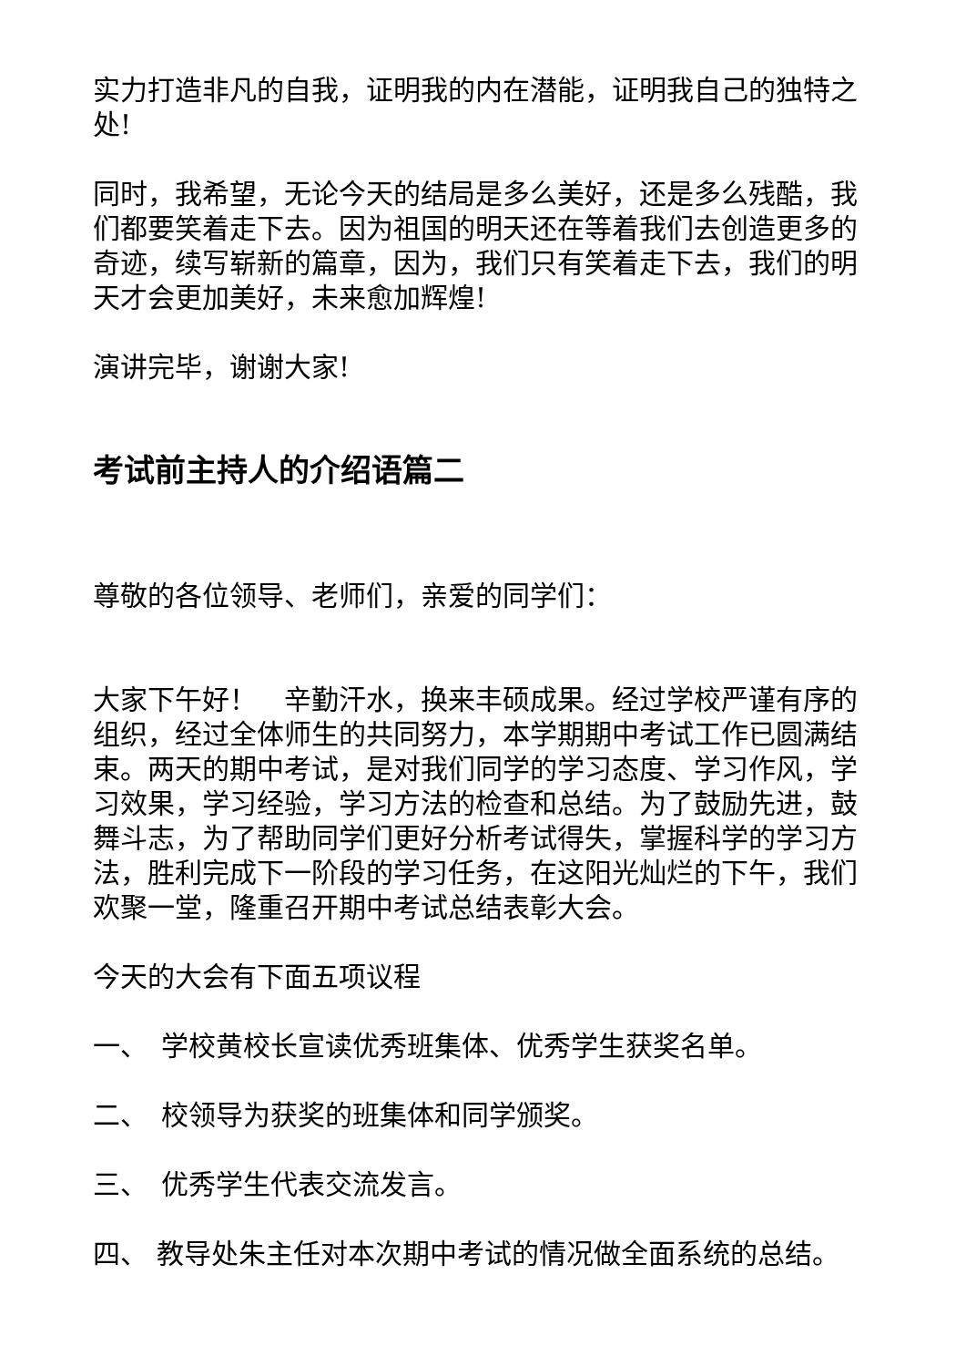实力打造非凡的自我，证明我的内在潜能，证明我自己的独特之处!
同时，我希望，无论今天的结局是多么美好，还是多么残酷，我们都要笑着走下去。因为祖国的明天还在等着我们去创造更多的奇迹，续写崭新的篇章，因为，我们只有笑着走下去，我们的明天才会更加美好，未来愈加辉煌!
演讲完毕，谢谢大家!
考试前主持人的介绍语篇二
尊敬的各位领导、老师们，亲爱的同学们：
大家下午好！　辛勤汗水，换来丰硕成果。经过学校严谨有序的组织，经过全体师生的共同努力，本学期期中考试工作已圆满结束。两天的期中考试，是对我们同学的学习态度、学习作风，学习效果，学习经验，学习方法的检查和总结。为了鼓励先进，鼓舞斗志，为了帮助同学们更好分析考试得失，掌握科学的学习方法，胜利完成下一阶段的学习任务，在这阳光灿烂的下午，我们欢聚一堂，隆重召开期中考试总结表彰大会。
今天的大会有下面五项议程
一、　学校黄校长宣读优秀班集体、优秀学生获奖名单。
二、　校领导为获奖的班集体和同学颁奖。
三、　优秀学生代表交流发言。
四、 教导处朱主任对本次期中考试的情况做全面系统的总结。